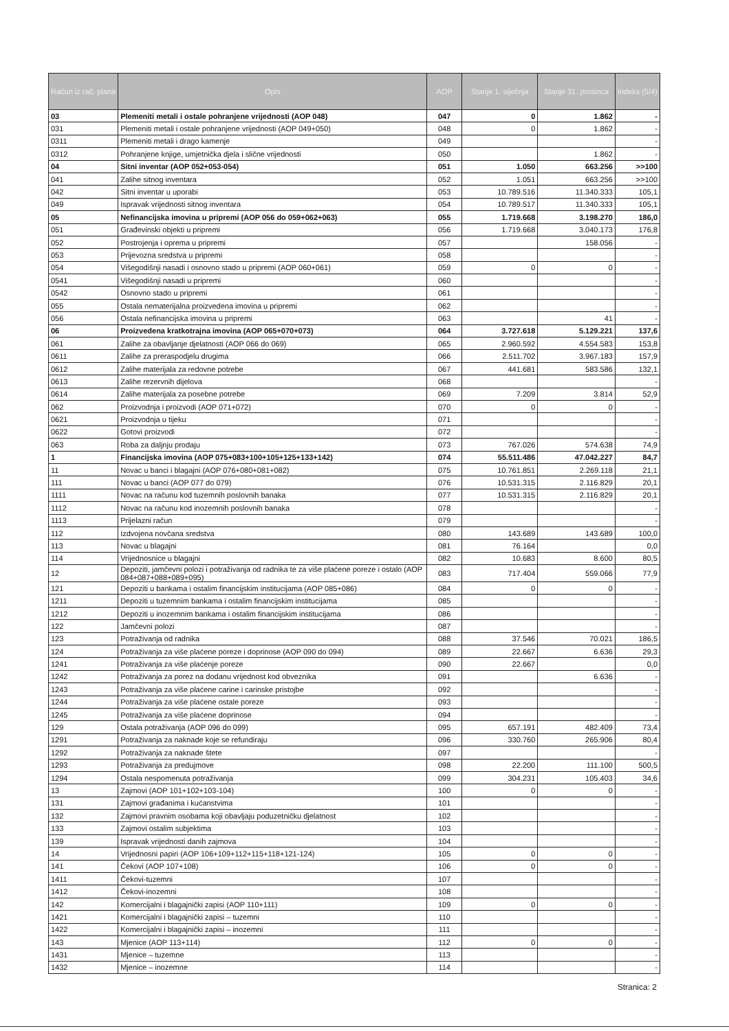| Račun iz rač. plana | Opis | AOP | Stanje 1. siječnja | Stanje 31. prosinca | Indeks (5/4) |
| --- | --- | --- | --- | --- | --- |
| 03 | Plemeniti metali i ostale pohranjene vrijednosti (AOP 048) | 047 | 0 | 1.862 | - |
| 031 | Plemeniti metali i ostale pohranjene vrijednosti (AOP 049+050) | 048 | 0 | 1.862 | - |
| 0311 | Plemeniti metali i drago kamenje | 049 | | | - |
| 0312 | Pohranjene knjige, umjetnička djela i slične vrijednosti | 050 | | 1.862 | - |
| 04 | Sitni inventar (AOP 052+053-054) | 051 | 1.050 | 663.256 | >>100 |
| 041 | Zalihe sitnog inventara | 052 | 1.051 | 663.256 | >>100 |
| 042 | Sitni inventar u uporabi | 053 | 10.789.516 | 11.340.333 | 105,1 |
| 049 | Ispravak vrijednosti sitnog inventara | 054 | 10.789.517 | 11.340.333 | 105,1 |
| 05 | Nefinancijska imovina u pripremi (AOP 056 do 059+062+063) | 055 | 1.719.668 | 3.198.270 | 186,0 |
| 051 | Građevinski objekti u pripremi | 056 | 1.719.668 | 3.040.173 | 176,8 |
| 052 | Postrojenja i oprema u pripremi | 057 | | 158.056 | - |
| 053 | Prijevozna sredstva u pripremi | 058 | | | - |
| 054 | Višegodišnji nasadi i osnovno stado u pripremi (AOP 060+061) | 059 | 0 | 0 | - |
| 0541 | Višegodišnji nasadi u pripremi | 060 | | | - |
| 0542 | Osnovno stado u pripremi | 061 | | | - |
| 055 | Ostala nematerijalna proizvedena imovina u pripremi | 062 | | | - |
| 056 | Ostala nefinancijska imovina u pripremi | 063 | | 41 | - |
| 06 | Proizvedena kratkotrajna imovina (AOP 065+070+073) | 064 | 3.727.618 | 5.129.221 | 137,6 |
| 061 | Zalihe za obavljanje djelatnosti (AOP 066 do 069) | 065 | 2.960.592 | 4.554.583 | 153,8 |
| 0611 | Zalihe za preraspodjelu drugima | 066 | 2.511.702 | 3.967.183 | 157,9 |
| 0612 | Zalihe materijala za redovne potrebe | 067 | 441.681 | 583.586 | 132,1 |
| 0613 | Zalihe rezervnih dijelova | 068 | | | - |
| 0614 | Zalihe materijala za posebne potrebe | 069 | 7.209 | 3.814 | 52,9 |
| 062 | Proizvodnja i proizvodi (AOP 071+072) | 070 | 0 | 0 | - |
| 0621 | Proizvodnja u tijeku | 071 | | | - |
| 0622 | Gotovi proizvodi | 072 | | | - |
| 063 | Roba za daljnju prodaju | 073 | 767.026 | 574.638 | 74,9 |
| 1 | Financijska imovina (AOP 075+083+100+105+125+133+142) | 074 | 55.511.486 | 47.042.227 | 84,7 |
| 11 | Novac u banci i blagajni (AOP 076+080+081+082) | 075 | 10.761.851 | 2.269.118 | 21,1 |
| 111 | Novac u banci (AOP 077 do 079) | 076 | 10.531.315 | 2.116.829 | 20,1 |
| 1111 | Novac na računu kod tuzemnih poslovnih banaka | 077 | 10.531.315 | 2.116.829 | 20,1 |
| 1112 | Novac na računu kod inozemnih poslovnih banaka | 078 | | | - |
| 1113 | Prijelazni račun | 079 | | | - |
| 112 | Izdvojena novčana sredstva | 080 | 143.689 | 143.689 | 100,0 |
| 113 | Novac u blagajni | 081 | 76.164 | | 0,0 |
| 114 | Vrijednosnice u blagajni | 082 | 10.683 | 8.600 | 80,5 |
| 12 | Depoziti, jamčevni polozi i potraživanja od radnika te za više plaćene poreze i ostalo (AOP 084+087+088+089+095) | 083 | 717.404 | 559.066 | 77,9 |
| 121 | Depoziti u bankama i ostalim financijskim institucijama (AOP 085+086) | 084 | 0 | 0 | - |
| 1211 | Depoziti u tuzemnim bankama i ostalim financijskim institucijama | 085 | | | - |
| 1212 | Depoziti u inozemnim bankama i ostalim financijskim institucijama | 086 | | | - |
| 122 | Jamčevni polozi | 087 | | | - |
| 123 | Potraživanja od radnika | 088 | 37.546 | 70.021 | 186,5 |
| 124 | Potraživanja za više plaćene poreze i doprinose (AOP 090 do 094) | 089 | 22.667 | 6.636 | 29,3 |
| 1241 | Potraživanja za više plaćenje poreze | 090 | 22.667 | | 0,0 |
| 1242 | Potraživanja za porez na dodanu vrijednost kod obveznika | 091 | | 6.636 | - |
| 1243 | Potraživanja za više plaćene carine i carinske pristojbe | 092 | | | - |
| 1244 | Potraživanja za više plaćene ostale poreze | 093 | | | - |
| 1245 | Potraživanja za više plaćene doprinose | 094 | | | - |
| 129 | Ostala potraživanja (AOP 096 do 099) | 095 | 657.191 | 482.409 | 73,4 |
| 1291 | Potraživanja za naknade koje se refundiraju | 096 | 330.760 | 265.906 | 80,4 |
| 1292 | Potraživanja za naknade štete | 097 | | | - |
| 1293 | Potraživanja za predujmove | 098 | 22.200 | 111.100 | 500,5 |
| 1294 | Ostala nespomenuta potraživanja | 099 | 304.231 | 105.403 | 34,6 |
| 13 | Zajmovi (AOP 101+102+103-104) | 100 | 0 | 0 | - |
| 131 | Zajmovi građanima i kućanstvima | 101 | | | - |
| 132 | Zajmovi pravnim osobama koji obavljaju poduzetničku djelatnost | 102 | | | - |
| 133 | Zajmovi ostalim subjektima | 103 | | | - |
| 139 | Ispravak vrijednosti danih zajmova | 104 | | | - |
| 14 | Vrijednosni papiri (AOP 106+109+112+115+118+121-124) | 105 | 0 | 0 | - |
| 141 | Čekovi (AOP 107+108) | 106 | 0 | 0 | - |
| 1411 | Čekovi-tuzemni | 107 | | | - |
| 1412 | Čekovi-inozemni | 108 | | | - |
| 142 | Komercijalni i blagajnički zapisi (AOP 110+111) | 109 | 0 | 0 | - |
| 1421 | Komercijalni i blagajnički zapisi – tuzemni | 110 | | | - |
| 1422 | Komercijalni i blagajnički zapisi – inozemni | 111 | | | - |
| 143 | Mjenice (AOP 113+114) | 112 | 0 | 0 | - |
| 1431 | Mjenice – tuzemne | 113 | | | - |
| 1432 | Mjenice – inozemne | 114 | | | - |
Stranica: 2